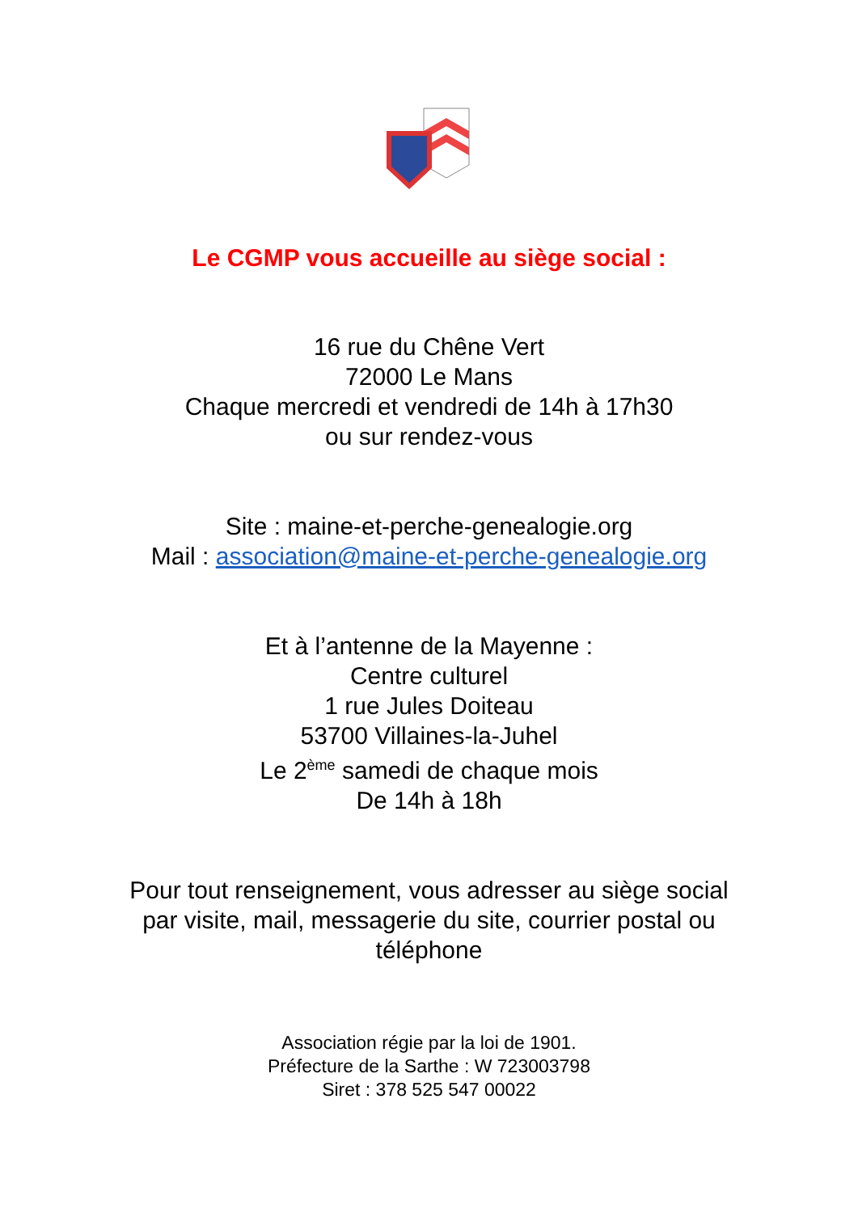Le CGMP vous accueille au siège social :
16 rue du Chêne Vert
72000 Le Mans
Chaque mercredi et vendredi de 14h à 17h30
ou sur rendez-vous
Site : maine-et-perche-genealogie.org
Mail : association@maine-et-perche-genealogie.org
Et à l’antenne de la Mayenne :
Centre culturel
1 rue Jules Doiteau
53700 Villaines-la-Juhel
Le 2<sup>ème</sup> samedi de chaque mois
De 14h à 18h
Pour tout renseignement, vous adresser au siège social
par visite, mail, messagerie du site, courrier postal ou
téléphone
Association régie par la loi de 1901.
Préfecture de la Sarthe : W 723003798
Siret : 378 525 547 00022